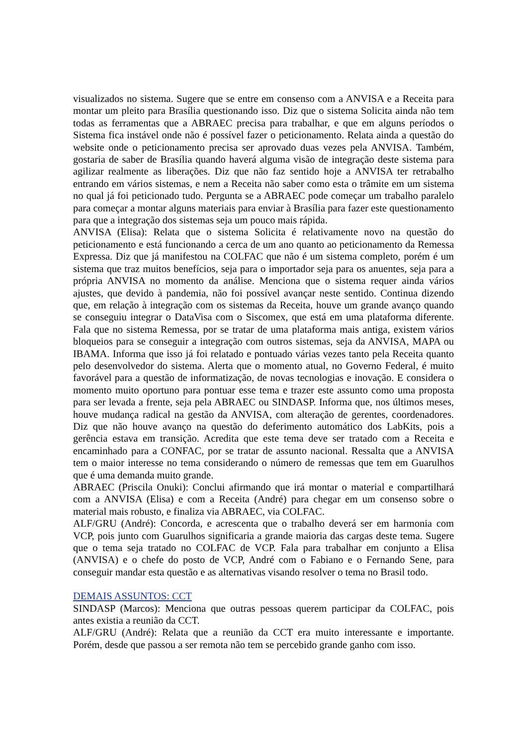visualizados no sistema. Sugere que se entre em consenso com a ANVISA e a Receita para montar um pleito para Brasília questionando isso. Diz que o sistema Solicita ainda não tem todas as ferramentas que a ABRAEC precisa para trabalhar, e que em alguns períodos o Sistema fica instável onde não é possível fazer o peticionamento. Relata ainda a questão do website onde o peticionamento precisa ser aprovado duas vezes pela ANVISA. Também, gostaria de saber de Brasília quando haverá alguma visão de integração deste sistema para agilizar realmente as liberações. Diz que não faz sentido hoje a ANVISA ter retrabalho entrando em vários sistemas, e nem a Receita não saber como esta o trâmite em um sistema no qual já foi peticionado tudo. Pergunta se a ABRAEC pode começar um trabalho paralelo para começar a montar alguns materiais para enviar à Brasília para fazer este questionamento para que a integração dos sistemas seja um pouco mais rápida.
ANVISA (Elisa): Relata que o sistema Solicita é relativamente novo na questão do peticionamento e está funcionando a cerca de um ano quanto ao peticionamento da Remessa Expressa. Diz que já manifestou na COLFAC que não é um sistema completo, porém é um sistema que traz muitos benefícios, seja para o importador seja para os anuentes, seja para a própria ANVISA no momento da análise. Menciona que o sistema requer ainda vários ajustes, que devido à pandemia, não foi possível avançar neste sentido. Continua dizendo que, em relação à integração com os sistemas da Receita, houve um grande avanço quando se conseguiu integrar o DataVisa com o Siscomex, que está em uma plataforma diferente. Fala que no sistema Remessa, por se tratar de uma plataforma mais antiga, existem vários bloqueios para se conseguir a integração com outros sistemas, seja da ANVISA, MAPA ou IBAMA. Informa que isso já foi relatado e pontuado várias vezes tanto pela Receita quanto pelo desenvolvedor do sistema. Alerta que o momento atual, no Governo Federal, é muito favorável para a questão de informatização, de novas tecnologias e inovação. E considera o momento muito oportuno para pontuar esse tema e trazer este assunto como uma proposta para ser levada a frente, seja pela ABRAEC ou SINDASP. Informa que, nos últimos meses, houve mudança radical na gestão da ANVISA, com alteração de gerentes, coordenadores. Diz que não houve avanço na questão do deferimento automático dos LabKits, pois a gerência estava em transição. Acredita que este tema deve ser tratado com a Receita e encaminhado para a CONFAC, por se tratar de assunto nacional. Ressalta que a ANVISA tem o maior interesse no tema considerando o número de remessas que tem em Guarulhos que é uma demanda muito grande.
ABRAEC (Priscila Onuki): Conclui afirmando que irá montar o material e compartilhará com a ANVISA (Elisa) e com a Receita (André) para chegar em um consenso sobre o material mais robusto, e finaliza via ABRAEC, via COLFAC.
ALF/GRU (André): Concorda, e acrescenta que o trabalho deverá ser em harmonia com VCP, pois junto com Guarulhos significaria a grande maioria das cargas deste tema. Sugere que o tema seja tratado no COLFAC de VCP. Fala para trabalhar em conjunto a Elisa (ANVISA) e o chefe do posto de VCP, André com o Fabiano e o Fernando Sene, para conseguir mandar esta questão e as alternativas visando resolver o tema no Brasil todo.
DEMAIS ASSUNTOS: CCT
SINDASP (Marcos): Menciona que outras pessoas querem participar da COLFAC, pois antes existia a reunião da CCT.
ALF/GRU (André): Relata que a reunião da CCT era muito interessante e importante. Porém, desde que passou a ser remota não tem se percebido grande ganho com isso.